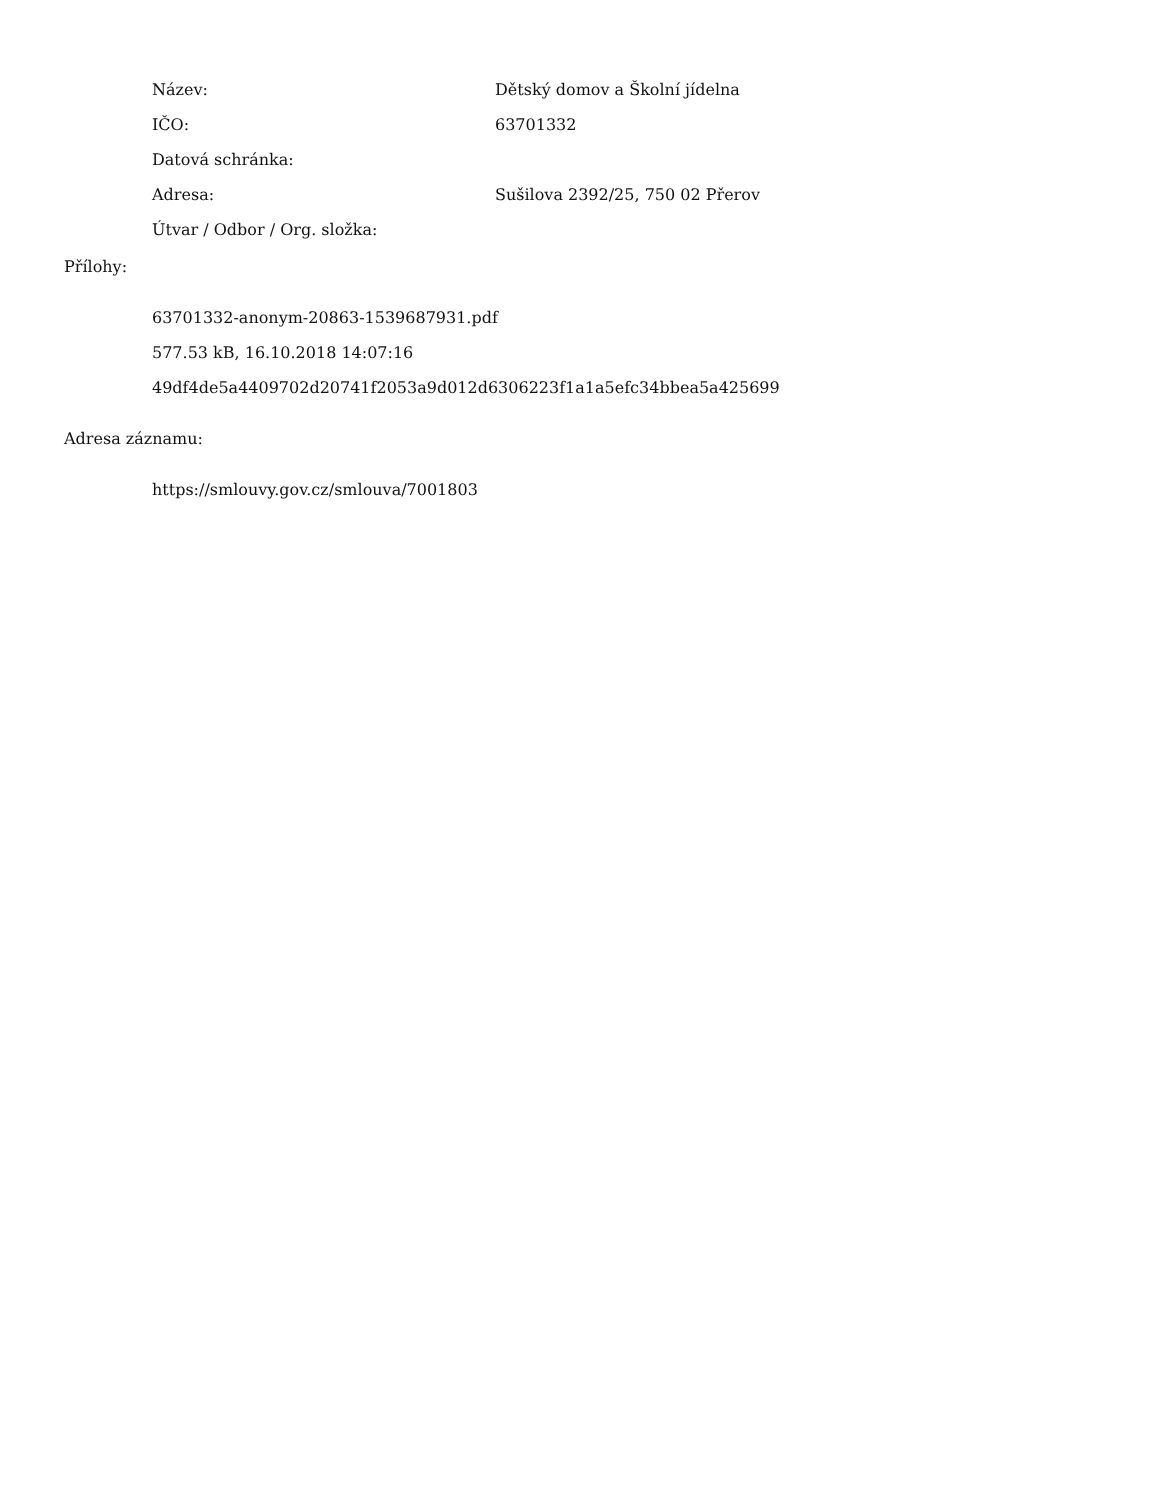Název: Dětský domov a Školní jídelna
IČO: 63701332
Datová schránka:
Adresa:
Sušilova 2392/25, 750 02 Přerov
Útvar / Odbor / Org. složka:
Přílohy:
63701332-anonym-20863-1539687931.pdf
577.53 kB, 16.10.2018 14:07:16
49df4de5a4409702d20741f2053a9d012d6306223f1a1a5efc34bbea5a425699
Adresa záznamu:
https://smlouvy.gov.cz/smlouva/7001803